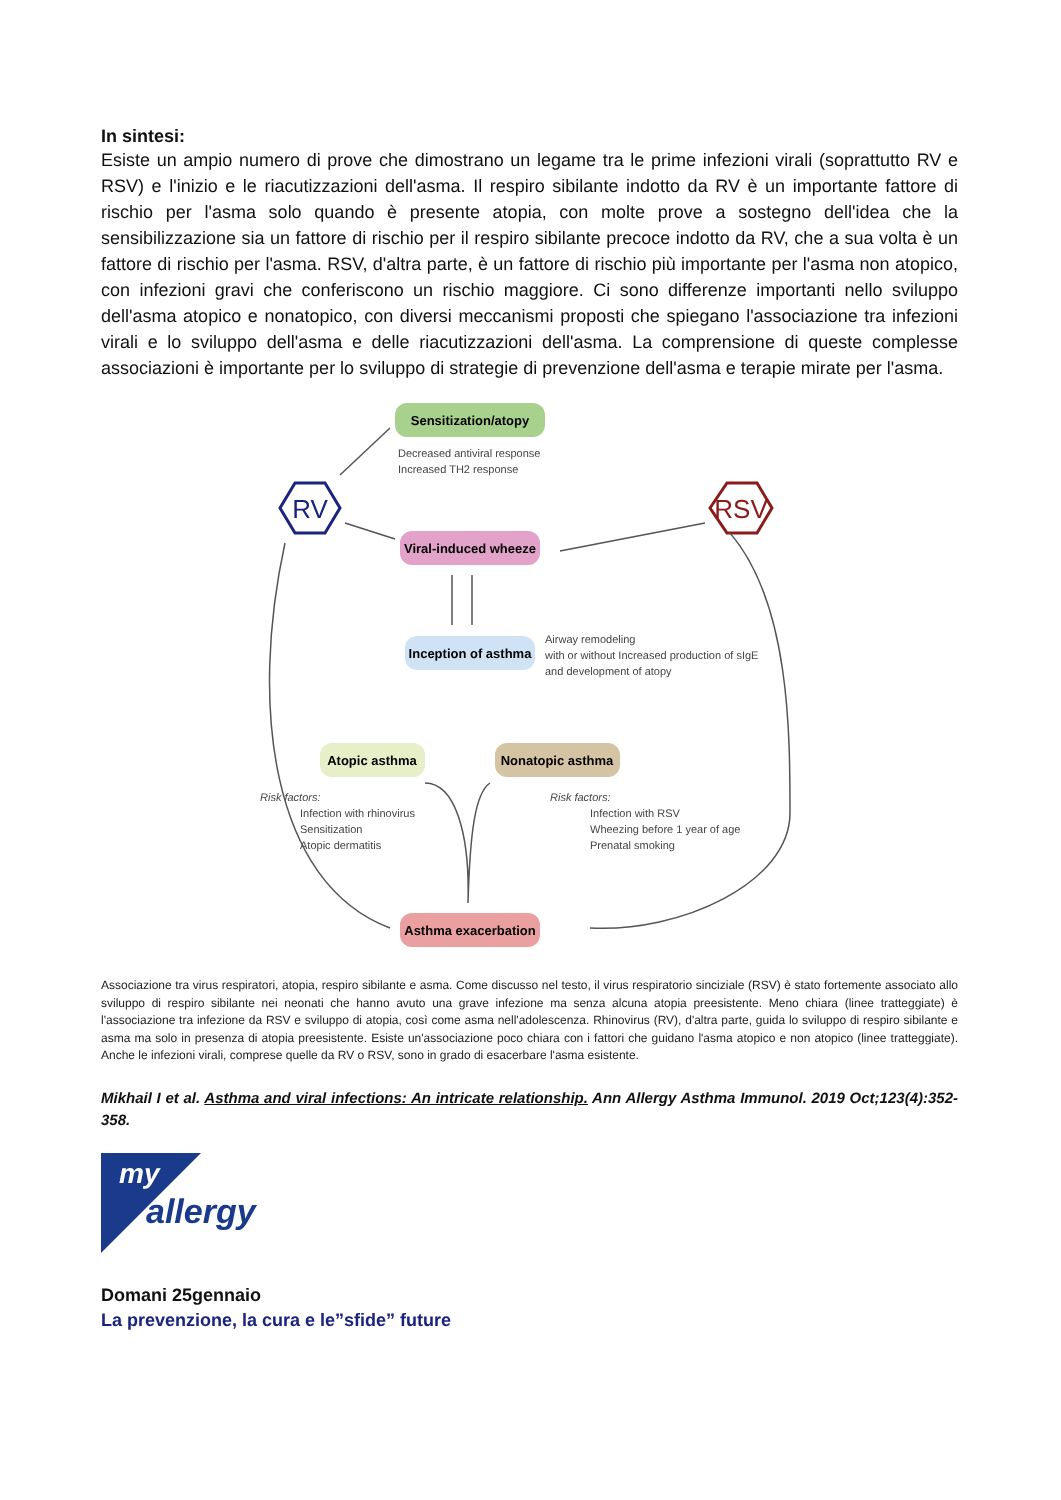In sintesi:
Esiste un ampio numero di prove che dimostrano un legame tra le prime infezioni virali (soprattutto RV e RSV) e l'inizio e le riacutizzazioni dell'asma. Il respiro sibilante indotto da RV è un importante fattore di rischio per l'asma solo quando è presente atopia, con molte prove a sostegno dell'idea che la sensibilizzazione sia un fattore di rischio per il respiro sibilante precoce indotto da RV, che a sua volta è un fattore di rischio per l'asma. RSV, d'altra parte, è un fattore di rischio più importante per l'asma non atopico, con infezioni gravi che conferiscono un rischio maggiore. Ci sono differenze importanti nello sviluppo dell'asma atopico e nonatopico, con diversi meccanismi proposti che spiegano l'associazione tra infezioni virali e lo sviluppo dell'asma e delle riacutizzazioni dell'asma. La comprensione di queste complesse associazioni è importante per lo sviluppo di strategie di prevenzione dell'asma e terapie mirate per l'asma.
Sensitization/atopy
Decreased antiviral response
Increased TH2 response
RV
RSV
Viral-induced wheeze
Inception of asthma
Airway remodeling
with or without Increased production of sIgE
and development of atopy
Atopic asthma
Nonatopic asthma
Risk factors:
Infection with rhinovirus
Sensitization
Atopic dermatitis
Risk factors:
Infection with RSV
Wheezing before 1 year of age
Prenatal smoking
Asthma exacerbation
Associazione tra virus respiratori, atopia, respiro sibilante e asma. Come discusso nel testo, il virus respiratorio sinciziale (RSV) è stato fortemente associato allo sviluppo di respiro sibilante nei neonati che hanno avuto una grave infezione ma senza alcuna atopia preesistente. Meno chiara (linee tratteggiate) è l'associazione tra infezione da RSV e sviluppo di atopia, così come asma nell'adolescenza. Rhinovirus (RV), d'altra parte, guida lo sviluppo di respiro sibilante e asma ma solo in presenza di atopia preesistente. Esiste un'associazione poco chiara con i fattori che guidano l'asma atopico e non atopico (linee tratteggiate). Anche le infezioni virali, comprese quelle da RV o RSV, sono in grado di esacerbare l'asma esistente.
Mikhail I et al. Asthma and viral infections: An intricate relationship. Ann Allergy Asthma Immunol. 2019 Oct;123(4):352-358.
my
allergy
Domani 25gennaio
La prevenzione, la cura e le”sfide” future